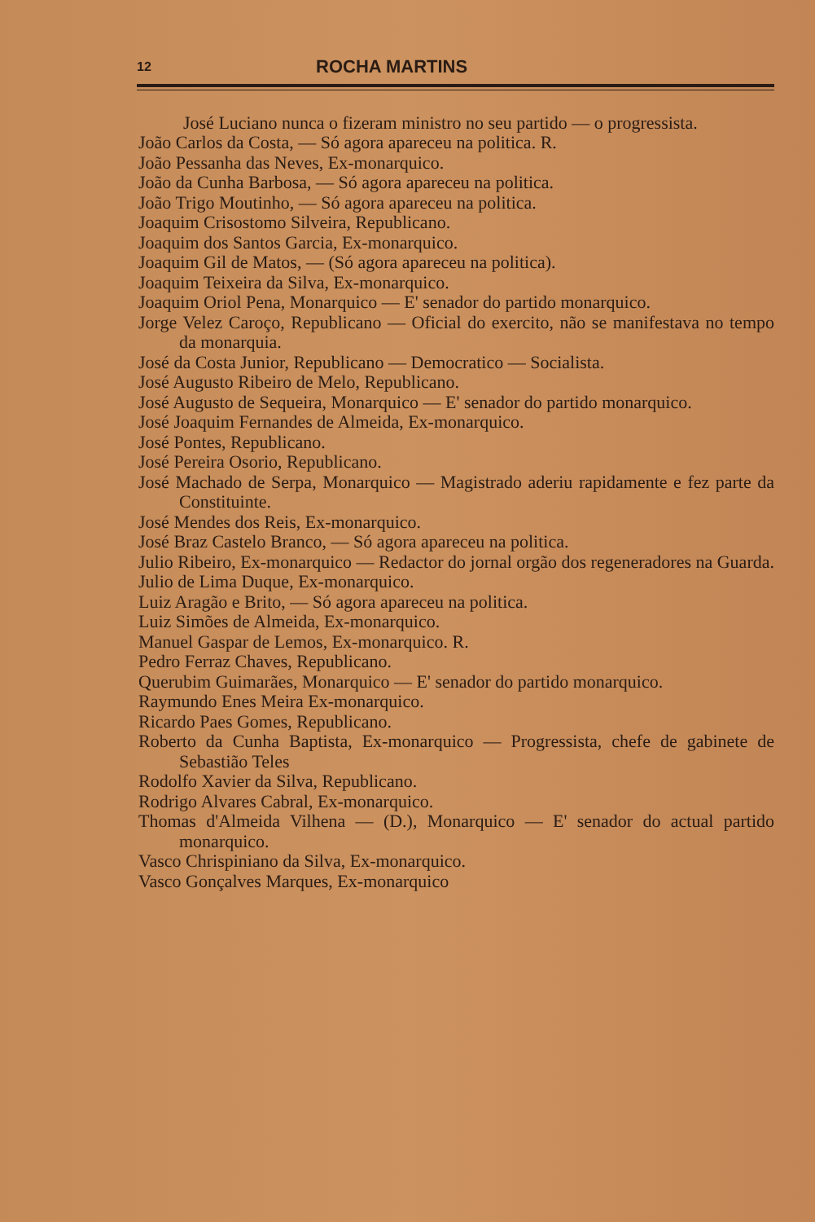12 ROCHA MARTINS
José Luciano nunca o fizeram ministro no seu partido — o progressista.
João Carlos da Costa, — Só agora apareceu na politica. R.
João Pessanha das Neves, Ex-monarquico.
João da Cunha Barbosa, — Só agora apareceu na politica.
João Trigo Moutinho, — Só agora apareceu na politica.
Joaquim Crisostomo Silveira, Republicano.
Joaquim dos Santos Garcia, Ex-monarquico.
Joaquim Gil de Matos, — (Só agora apareceu na politica).
Joaquim Teixeira da Silva, Ex-monarquico.
Joaquim Oriol Pena, Monarquico — E' senador do partido monarquico.
Jorge Velez Caroço, Republicano — Oficial do exercito, não se manifestava no tempo da monarquia.
José da Costa Junior, Republicano — Democratico — Socialista.
José Augusto Ribeiro de Melo, Republicano.
José Augusto de Sequeira, Monarquico — E' senador do partido monarquico.
José Joaquim Fernandes de Almeida, Ex-monarquico.
José Pontes, Republicano.
José Pereira Osorio, Republicano.
José Machado de Serpa, Monarquico — Magistrado aderiu rapidamente e fez parte da Constituinte.
José Mendes dos Reis, Ex-monarquico.
José Braz Castelo Branco, — Só agora apareceu na politica.
Julio Ribeiro, Ex-monarquico — Redactor do jornal orgão dos regeneradores na Guarda.
Julio de Lima Duque, Ex-monarquico.
Luiz Aragão e Brito, — Só agora apareceu na politica.
Luiz Simões de Almeida, Ex-monarquico.
Manuel Gaspar de Lemos, Ex-monarquico. R.
Pedro Ferraz Chaves, Republicano.
Querubim Guimarães, Monarquico — E' senador do partido monarquico.
Raymundo Enes Meira Ex-monarquico.
Ricardo Paes Gomes, Republicano.
Roberto da Cunha Baptista, Ex-monarquico — Progressista, chefe de gabinete de Sebastião Teles
Rodolfo Xavier da Silva, Republicano.
Rodrigo Alvares Cabral, Ex-monarquico.
Thomas d'Almeida Vilhena — (D.), Monarquico — E' senador do actual partido monarquico.
Vasco Chrispiniano da Silva, Ex-monarquico.
Vasco Gonçalves Marques, Ex-monarquico